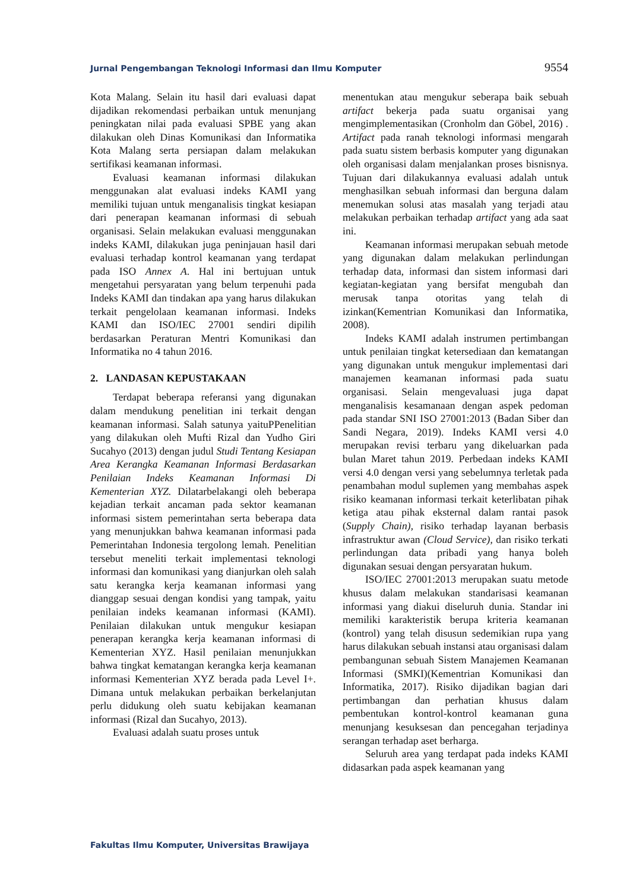Jurnal Pengembangan Teknologi Informasi dan Ilmu Komputer 9554
Kota Malang. Selain itu hasil dari evaluasi dapat dijadikan rekomendasi perbaikan untuk menunjang peningkatan nilai pada evaluasi SPBE yang akan dilakukan oleh Dinas Komunikasi dan Informatika Kota Malang serta persiapan dalam melakukan sertifikasi keamanan informasi.
Evaluasi keamanan informasi dilakukan menggunakan alat evaluasi indeks KAMI yang memiliki tujuan untuk menganalisis tingkat kesiapan dari penerapan keamanan informasi di sebuah organisasi. Selain melakukan evaluasi menggunakan indeks KAMI, dilakukan juga peninjauan hasil dari evaluasi terhadap kontrol keamanan yang terdapat pada ISO Annex A. Hal ini bertujuan untuk mengetahui persyaratan yang belum terpenuhi pada Indeks KAMI dan tindakan apa yang harus dilakukan terkait pengelolaan keamanan informasi. Indeks KAMI dan ISO/IEC 27001 sendiri dipilih berdasarkan Peraturan Mentri Komunikasi dan Informatika no 4 tahun 2016.
2. LANDASAN KEPUSTAKAAN
Terdapat beberapa referansi yang digunakan dalam mendukung penelitian ini terkait dengan keamanan informasi. Salah satunya yaituPPenelitian yang dilakukan oleh Mufti Rizal dan Yudho Giri Sucahyo (2013) dengan judul Studi Tentang Kesiapan Area Kerangka Keamanan Informasi Berdasarkan Penilaian Indeks Keamanan Informasi Di Kementerian XYZ. Dilatarbelakangi oleh beberapa kejadian terkait ancaman pada sektor keamanan informasi sistem pemerintahan serta beberapa data yang menunjukkan bahwa keamanan informasi pada Pemerintahan Indonesia tergolong lemah. Penelitian tersebut meneliti terkait implementasi teknologi informasi dan komunikasi yang dianjurkan oleh salah satu kerangka kerja keamanan informasi yang dianggap sesuai dengan kondisi yang tampak, yaitu penilaian indeks keamanan informasi (KAMI). Penilaian dilakukan untuk mengukur kesiapan penerapan kerangka kerja keamanan informasi di Kementerian XYZ. Hasil penilaian menunjukkan bahwa tingkat kematangan kerangka kerja keamanan informasi Kementerian XYZ berada pada Level I+. Dimana untuk melakukan perbaikan berkelanjutan perlu didukung oleh suatu kebijakan keamanan informasi (Rizal dan Sucahyo, 2013).
Evaluasi adalah suatu proses untuk
menentukan atau mengukur seberapa baik sebuah artifact bekerja pada suatu organisai yang mengimplementasikan (Cronholm dan Göbel, 2016) . Artifact pada ranah teknologi informasi mengarah pada suatu sistem berbasis komputer yang digunakan oleh organisasi dalam menjalankan proses bisnisnya. Tujuan dari dilakukannya evaluasi adalah untuk menghasilkan sebuah informasi dan berguna dalam menemukan solusi atas masalah yang terjadi atau melakukan perbaikan terhadap artifact yang ada saat ini.
Keamanan informasi merupakan sebuah metode yang digunakan dalam melakukan perlindungan terhadap data, informasi dan sistem informasi dari kegiatan-kegiatan yang bersifat mengubah dan merusak tanpa otoritas yang telah di izinkan(Kementrian Komunikasi dan Informatika, 2008).
Indeks KAMI adalah instrumen pertimbangan untuk penilaian tingkat ketersediaan dan kematangan yang digunakan untuk mengukur implementasi dari manajemen keamanan informasi pada suatu organisasi. Selain mengevaluasi juga dapat menganalisis kesamanaan dengan aspek pedoman pada standar SNI ISO 27001:2013 (Badan Siber dan Sandi Negara, 2019). Indeks KAMI versi 4.0 merupakan revisi terbaru yang dikeluarkan pada bulan Maret tahun 2019. Perbedaan indeks KAMI versi 4.0 dengan versi yang sebelumnya terletak pada penambahan modul suplemen yang membahas aspek risiko keamanan informasi terkait keterlibatan pihak ketiga atau pihak eksternal dalam rantai pasok (Supply Chain), risiko terhadap layanan berbasis infrastruktur awan (Cloud Service), dan risiko terkati perlindungan data pribadi yang hanya boleh digunakan sesuai dengan persyaratan hukum.
ISO/IEC 27001:2013 merupakan suatu metode khusus dalam melakukan standarisasi keamanan informasi yang diakui diseluruh dunia. Standar ini memiliki karakteristik berupa kriteria keamanan (kontrol) yang telah disusun sedemikian rupa yang harus dilakukan sebuah instansi atau organisasi dalam pembangunan sebuah Sistem Manajemen Keamanan Informasi (SMKI)(Kementrian Komunikasi dan Informatika, 2017). Risiko dijadikan bagian dari pertimbangan dan perhatian khusus dalam pembentukan kontrol-kontrol keamanan guna menunjang kesuksesan dan pencegahan terjadinya serangan terhadap aset berharga.
Seluruh area yang terdapat pada indeks KAMI didasarkan pada aspek keamanan yang
Fakultas Ilmu Komputer, Universitas Brawijaya